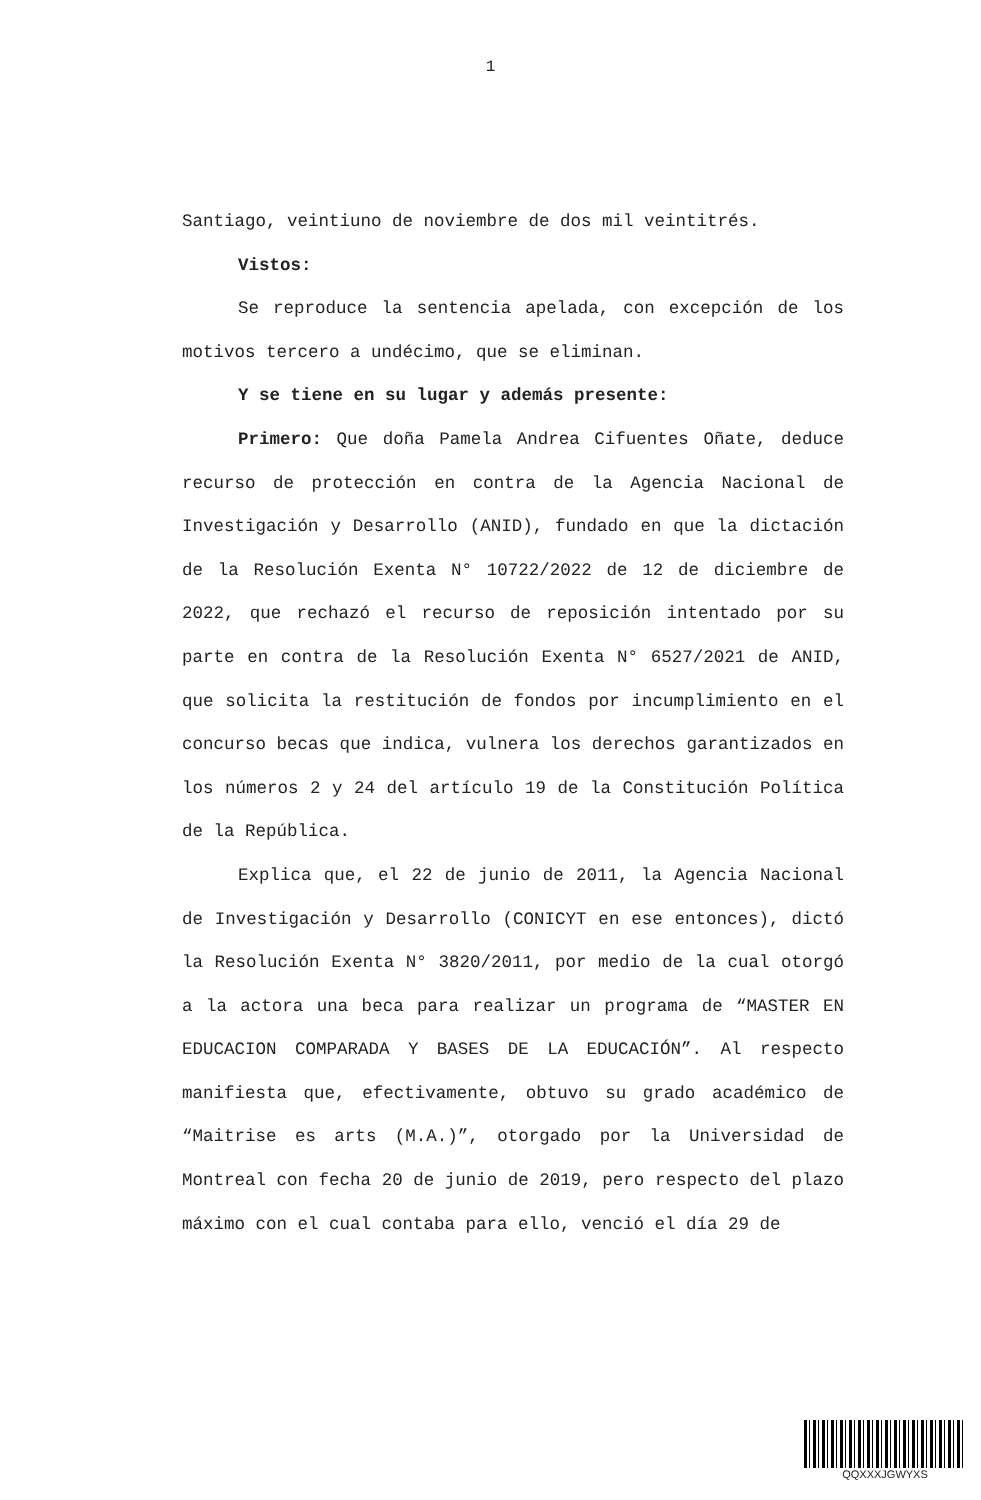1
Santiago, veintiuno de noviembre de dos mil veintitrés.
Vistos:
Se reproduce la sentencia apelada, con excepción de los motivos tercero a undécimo, que se eliminan.
Y se tiene en su lugar y además presente:
Primero: Que doña Pamela Andrea Cifuentes Oñate, deduce recurso de protección en contra de la Agencia Nacional de Investigación y Desarrollo (ANID), fundado en que la dictación de la Resolución Exenta N° 10722/2022 de 12 de diciembre de 2022, que rechazó el recurso de reposición intentado por su parte en contra de la Resolución Exenta N° 6527/2021 de ANID, que solicita la restitución de fondos por incumplimiento en el concurso becas que indica, vulnera los derechos garantizados en los números 2 y 24 del artículo 19 de la Constitución Política de la República.
Explica que, el 22 de junio de 2011, la Agencia Nacional de Investigación y Desarrollo (CONICYT en ese entonces), dictó la Resolución Exenta N° 3820/2011, por medio de la cual otorgó a la actora una beca para realizar un programa de “MASTER EN EDUCACION COMPARADA Y BASES DE LA EDUCACIÓN”. Al respecto manifiesta que, efectivamente, obtuvo su grado académico de “Maitrise es arts (M.A.)”, otorgado por la Universidad de Montreal con fecha 20 de junio de 2019, pero respecto del plazo máximo con el cual contaba para ello, venció el día 29 de
QQXXXJGWYXS